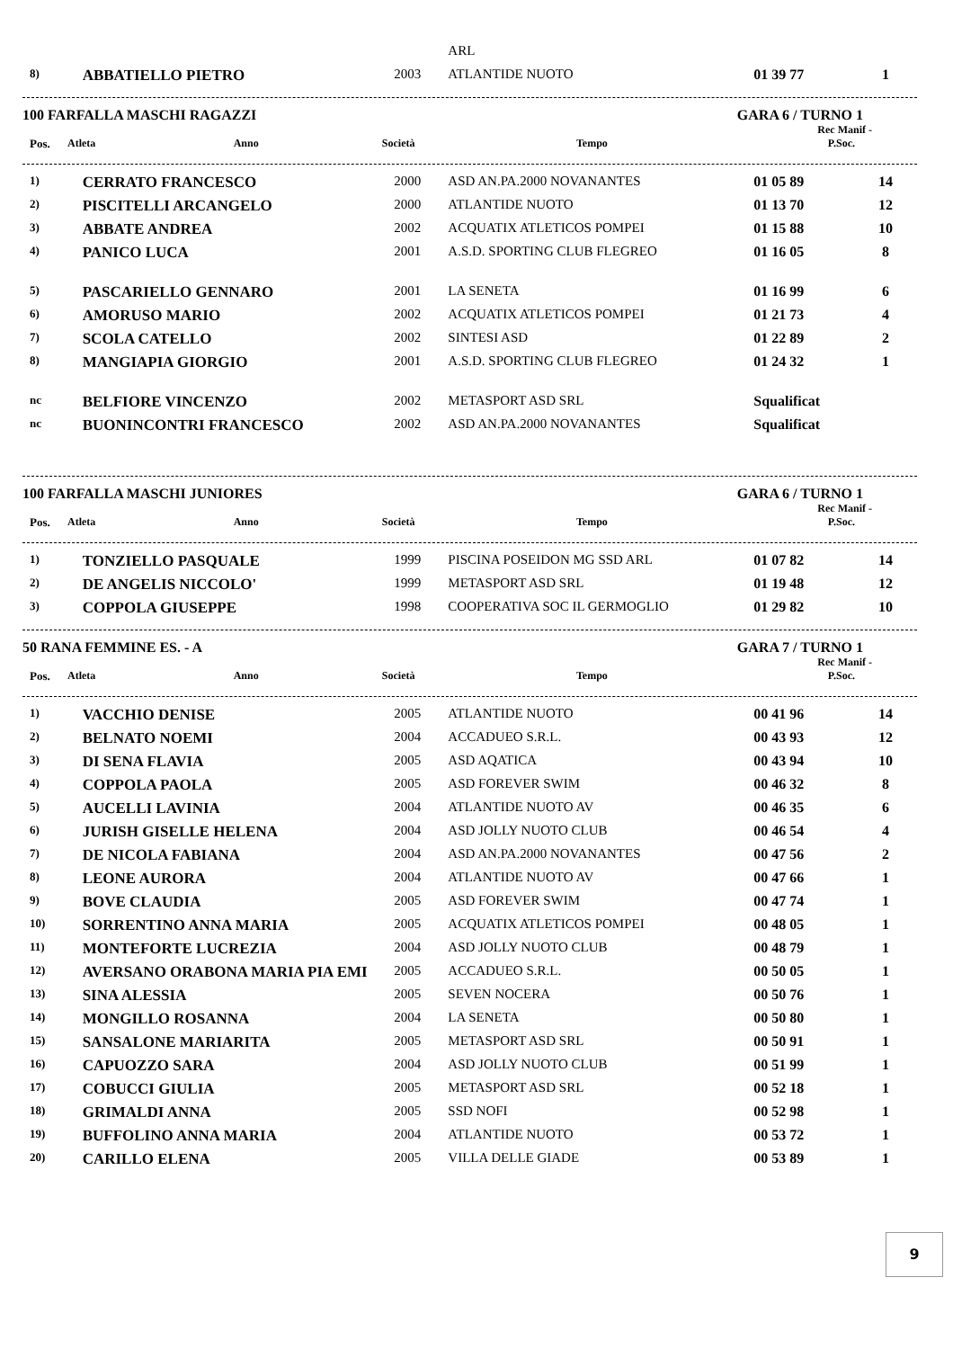| | | | ARL | | |
| 8) | ABBATIELLO PIETRO | 2003 | ATLANTIDE NUOTO | 01 39 77 | 1 |
100 FARFALLA MASCHI RAGAZZI GARA 6 / TURNO 1
Rec Manif -
| Pos. | Atleta | Anno | Società | Tempo | P.Soc. |
| --- | --- | --- | --- | --- | --- |
| 1) | CERRATO FRANCESCO | 2000 | ASD AN.PA.2000 NOVANANTES | 01 05 89 | 14 |
| 2) | PISCITELLI ARCANGELO | 2000 | ATLANTIDE NUOTO | 01 13 70 | 12 |
| 3) | ABBATE ANDREA | 2002 | ACQUATIX ATLETICOS POMPEI | 01 15 88 | 10 |
| 4) | PANICO LUCA | 2001 | A.S.D. SPORTING CLUB FLEGREO | 01 16 05 | 8 |
| 5) | PASCARIELLO GENNARO | 2001 | LA SENETA | 01 16 99 | 6 |
| 6) | AMORUSO MARIO | 2002 | ACQUATIX ATLETICOS POMPEI | 01 21 73 | 4 |
| 7) | SCOLA CATELLO | 2002 | SINTESI ASD | 01 22 89 | 2 |
| 8) | MANGIAPIA GIORGIO | 2001 | A.S.D. SPORTING CLUB FLEGREO | 01 24 32 | 1 |
| nc | BELFIORE VINCENZO | 2002 | METASPORT ASD SRL | Squalificat | |
| nc | BUONINCONTRI FRANCESCO | 2002 | ASD AN.PA.2000 NOVANANTES | Squalificat | |
100 FARFALLA MASCHI JUNIORES GARA 6 / TURNO 1
Rec Manif -
| Pos. | Atleta | Anno | Società | Tempo | P.Soc. |
| --- | --- | --- | --- | --- | --- |
| 1) | TONZIELLO PASQUALE | 1999 | PISCINA POSEIDON MG SSD ARL | 01 07 82 | 14 |
| 2) | DE ANGELIS NICCOLO' | 1999 | METASPORT ASD SRL | 01 19 48 | 12 |
| 3) | COPPOLA GIUSEPPE | 1998 | COOPERATIVA SOC IL GERMOGLIO | 01 29 82 | 10 |
50 RANA FEMMINE ES. - A GARA 7 / TURNO 1
Rec Manif -
| Pos. | Atleta | Anno | Società | Tempo | P.Soc. |
| --- | --- | --- | --- | --- | --- |
| 1) | VACCHIO DENISE | 2005 | ATLANTIDE NUOTO | 00 41 96 | 14 |
| 2) | BELNATO NOEMI | 2004 | ACCADUEO S.R.L. | 00 43 93 | 12 |
| 3) | DI SENA FLAVIA | 2005 | ASD AQATICA | 00 43 94 | 10 |
| 4) | COPPOLA PAOLA | 2005 | ASD FOREVER SWIM | 00 46 32 | 8 |
| 5) | AUCELLI LAVINIA | 2004 | ATLANTIDE NUOTO AV | 00 46 35 | 6 |
| 6) | JURISH GISELLE HELENA | 2004 | ASD JOLLY NUOTO CLUB | 00 46 54 | 4 |
| 7) | DE NICOLA FABIANA | 2004 | ASD AN.PA.2000 NOVANANTES | 00 47 56 | 2 |
| 8) | LEONE AURORA | 2004 | ATLANTIDE NUOTO AV | 00 47 66 | 1 |
| 9) | BOVE CLAUDIA | 2005 | ASD FOREVER SWIM | 00 47 74 | 1 |
| 10) | SORRENTINO ANNA MARIA | 2005 | ACQUATIX ATLETICOS POMPEI | 00 48 05 | 1 |
| 11) | MONTEFORTE LUCREZIA | 2004 | ASD JOLLY NUOTO CLUB | 00 48 79 | 1 |
| 12) | AVERSANO ORABONA MARIA PIA EMI | 2005 | ACCADUEO S.R.L. | 00 50 05 | 1 |
| 13) | SINA ALESSIA | 2005 | SEVEN NOCERA | 00 50 76 | 1 |
| 14) | MONGILLO ROSANNA | 2004 | LA SENETA | 00 50 80 | 1 |
| 15) | SANSALONE MARIARITA | 2005 | METASPORT ASD SRL | 00 50 91 | 1 |
| 16) | CAPUOZZO SARA | 2004 | ASD JOLLY NUOTO CLUB | 00 51 99 | 1 |
| 17) | COBUCCI GIULIA | 2005 | METASPORT ASD SRL | 00 52 18 | 1 |
| 18) | GRIMALDI ANNA | 2005 | SSD NOFI | 00 52 98 | 1 |
| 19) | BUFFOLINO ANNA MARIA | 2004 | ATLANTIDE NUOTO | 00 53 72 | 1 |
| 20) | CARILLO ELENA | 2005 | VILLA DELLE GIADE | 00 53 89 | 1 |
9